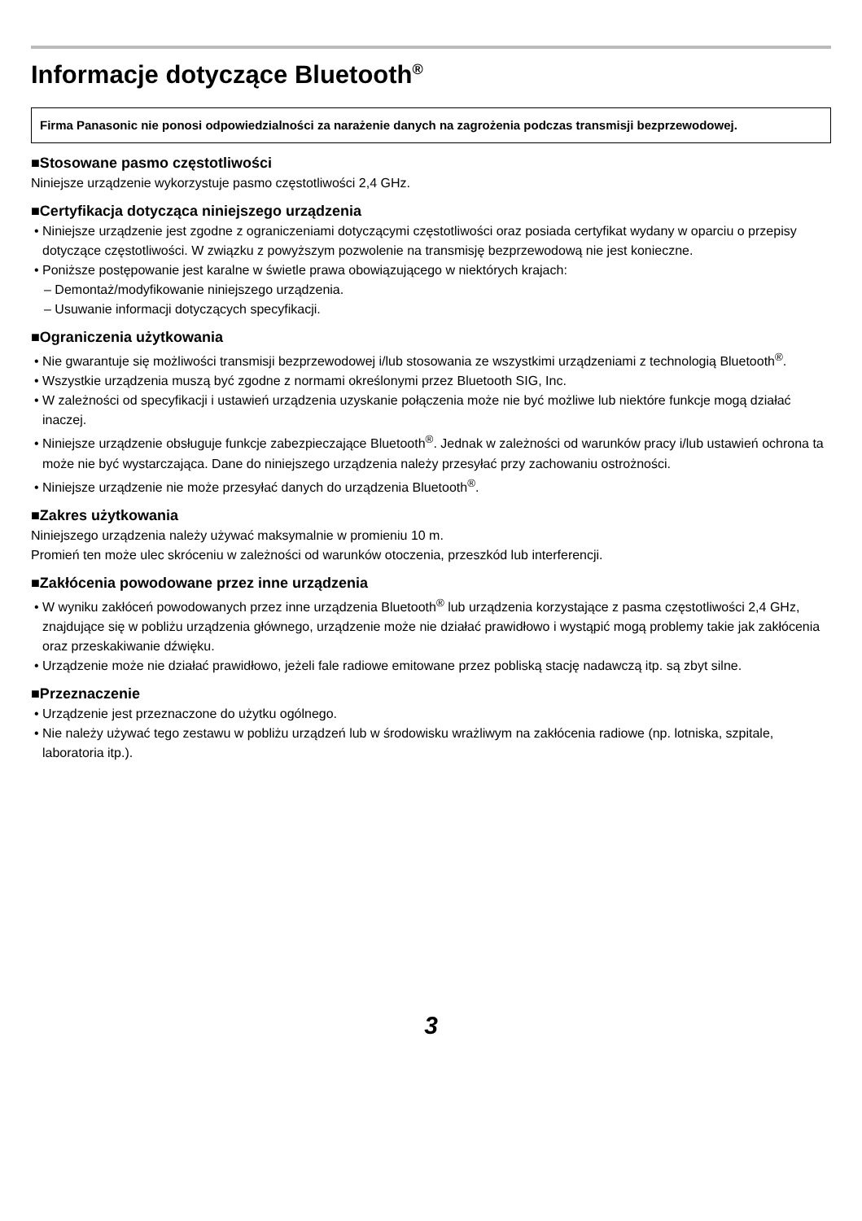Informacje dotyczące Bluetooth<sup>®</sup>
Firma Panasonic nie ponosi odpowiedzialności za narażenie danych na zagrożenia podczas transmisji bezprzewodowej.
■Stosowane pasmo częstotliwości
Niniejsze urządzenie wykorzystuje pasmo częstotliwości 2,4 GHz.
■Certyfikacja dotycząca niniejszego urządzenia
• Niniejsze urządzenie jest zgodne z ograniczeniami dotyczącymi częstotliwości oraz posiada certyfikat wydany w oparciu o przepisy dotyczące częstotliwości. W związku z powyższym pozwolenie na transmisję bezprzewodową nie jest konieczne.
• Poniższe postępowanie jest karalne w świetle prawa obowiązującego w niektórych krajach:
– Demontaż/modyfikowanie niniejszego urządzenia.
– Usuwanie informacji dotyczących specyfikacji.
■Ograniczenia użytkowania
• Nie gwarantuje się możliwości transmisji bezprzewodowej i/lub stosowania ze wszystkimi urządzeniami z technologią Bluetooth<sup>®</sup>.
• Wszystkie urządzenia muszą być zgodne z normami określonymi przez Bluetooth SIG, Inc.
• W zależności od specyfikacji i ustawień urządzenia uzyskanie połączenia może nie być możliwe lub niektóre funkcje mogą działać inaczej.
• Niniejsze urządzenie obsługuje funkcje zabezpieczające Bluetooth<sup>®</sup>. Jednak w zależności od warunków pracy i/lub ustawień ochrona ta może nie być wystarczająca. Dane do niniejszego urządzenia należy przesyłać przy zachowaniu ostrożności.
• Niniejsze urządzenie nie może przesyłać danych do urządzenia Bluetooth<sup>®</sup>.
■Zakres użytkowania
Niniejszego urządzenia należy używać maksymalnie w promieniu 10 m.
Promień ten może ulec skróceniu w zależności od warunków otoczenia, przeszkód lub interferencji.
■Zakłócenia powodowane przez inne urządzenia
• W wyniku zakłóceń powodowanych przez inne urządzenia Bluetooth<sup>®</sup> lub urządzenia korzystające z pasma częstotliwości 2,4 GHz, znajdujące się w pobliżu urządzenia głównego, urządzenie może nie działać prawidłowo i wystąpić mogą problemy takie jak zakłócenia oraz przeskakiwanie dźwięku.
• Urządzenie może nie działać prawidłowo, jeżeli fale radiowe emitowane przez pobliską stację nadawczą itp. są zbyt silne.
■Przeznaczenie
• Urządzenie jest przeznaczone do użytku ogólnego.
• Nie należy używać tego zestawu w pobliżu urządzeń lub w środowisku wrażliwym na zakłócenia radiowe (np. lotniska, szpitale, laboratoria itp.).
3